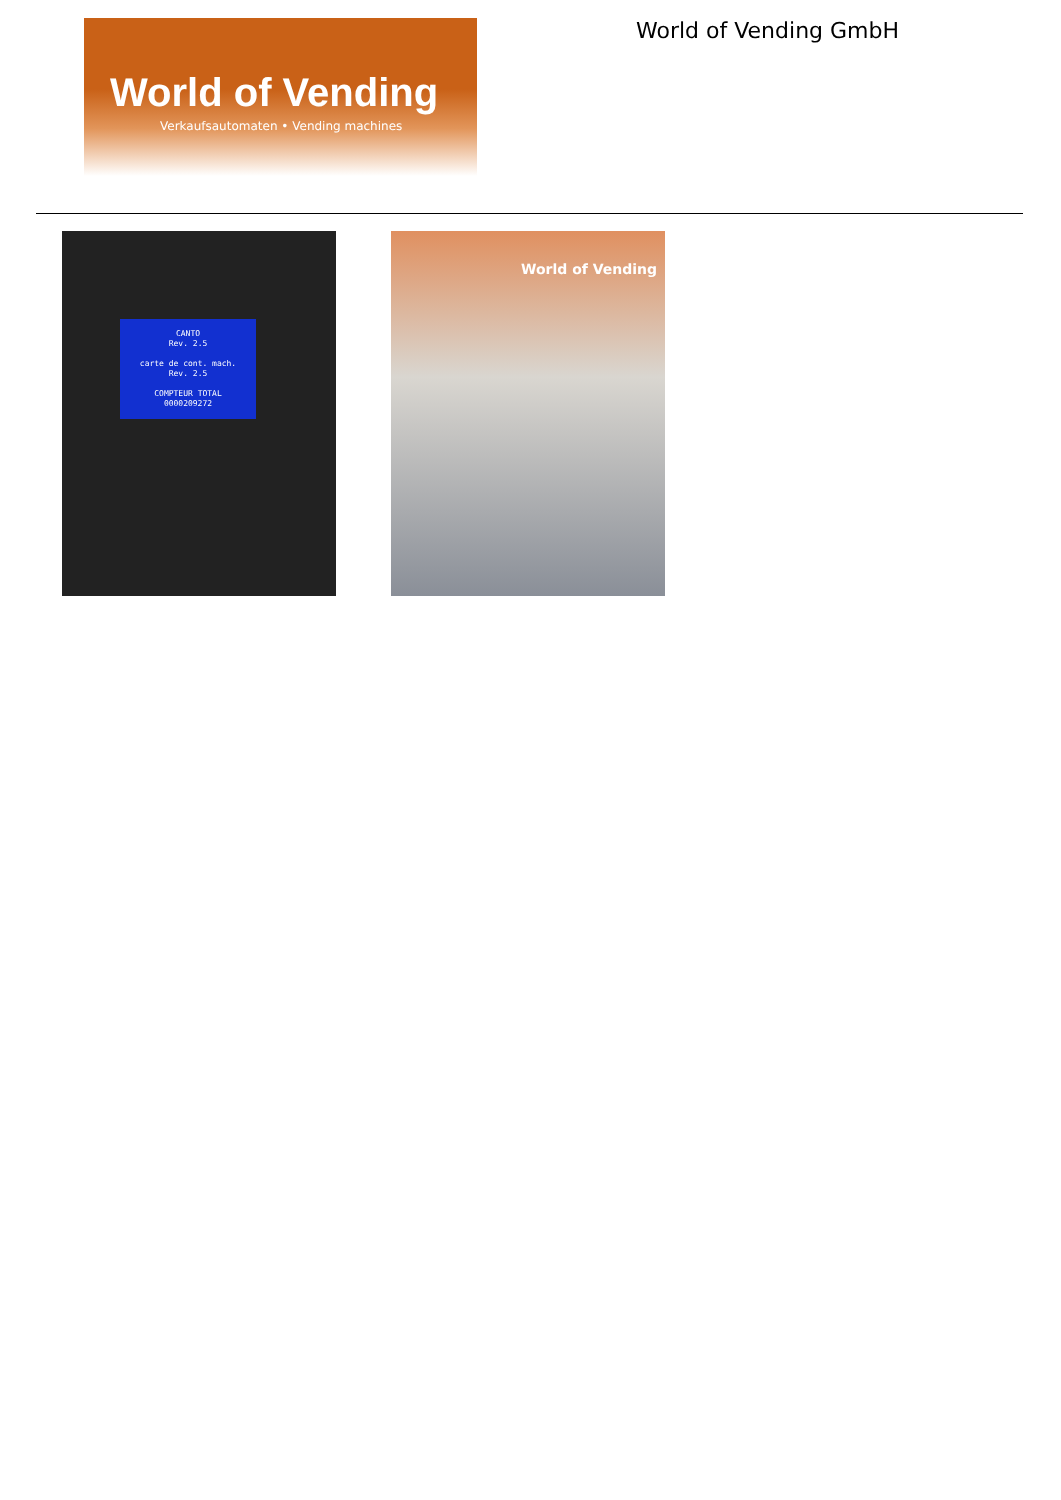World of Vending
Verkaufsautomaten • Vending machines
World of Vending GmbH
CANTO
Rev. 2.5
carte de cont. mach.
Rev. 2.5
COMPTEUR TOTAL
0000209272
World of Vending